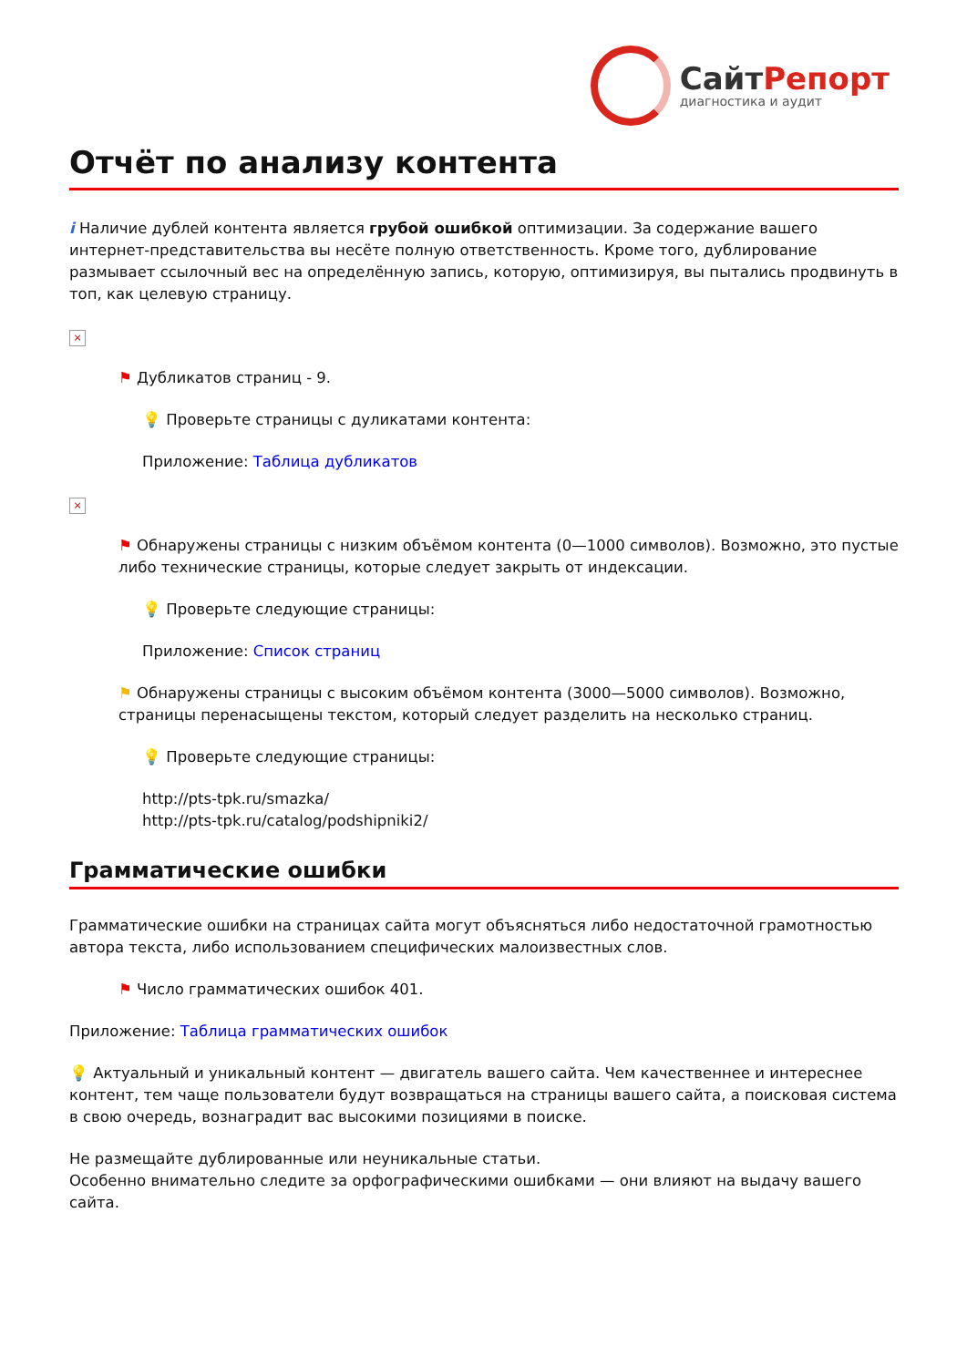СайтРепорт
диагностика и аудит
Отчёт по анализу контента
i Наличие дублей контента является грубой ошибкой оптимизации. За содержание вашего интернет-представительства вы несёте полную ответственность. Кроме того, дублирование размывает ссылочный вес на определённую запись, которую, оптимизируя, вы пытались продвинуть в топ, как целевую страницу.
×
⚑ Дубликатов страниц - 9.
💡 Проверьте страницы с дуликатами контента:
Приложение: Таблица дубликатов
×
⚑ Обнаружены страницы с низким объёмом контента (0—1000 символов). Возможно, это пустые либо технические страницы, которые следует закрыть от индексации.
💡 Проверьте следующие страницы:
Приложение: Список страниц
⚑ Обнаружены страницы с высоким объёмом контента (3000—5000 символов). Возможно, страницы перенасыщены текстом, который следует разделить на несколько страниц.
💡 Проверьте следующие страницы:
http://pts-tpk.ru/smazka/
http://pts-tpk.ru/catalog/podshipniki2/
Грамматические ошибки
Грамматические ошибки на страницах сайта могут объясняться либо недостаточной грамотностью автора текста, либо использованием специфических малоизвестных слов.
⚑ Число грамматических ошибок 401.
Приложение: Таблица грамматических ошибок
💡 Актуальный и уникальный контент — двигатель вашего сайта. Чем качественнее и интереснее контент, тем чаще пользователи будут возвращаться на страницы вашего сайта, а поисковая система в свою очередь, вознаградит вас высокими позициями в поиске.
Не размещайте дублированные или неуникальные статьи.
Особенно внимательно следите за орфографическими ошибками — они влияют на выдачу вашего сайта.